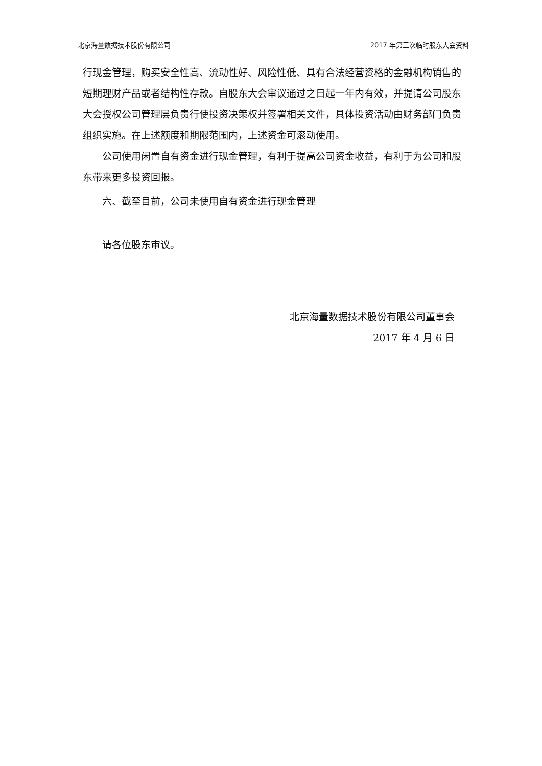北京海量数据技术股份有限公司 2017 年第三次临时股东大会资料
行现金管理，购买安全性高、流动性好、风险性低、具有合法经营资格的金融机构销售的短期理财产品或者结构性存款。自股东大会审议通过之日起一年内有效，并提请公司股东大会授权公司管理层负责行使投资决策权并签署相关文件，具体投资活动由财务部门负责组织实施。在上述额度和期限范围内，上述资金可滚动使用。
公司使用闲置自有资金进行现金管理，有利于提高公司资金收益，有利于为公司和股东带来更多投资回报。
六、截至目前，公司未使用自有资金进行现金管理
请各位股东审议。
北京海量数据技术股份有限公司董事会
2017 年 4 月 6 日